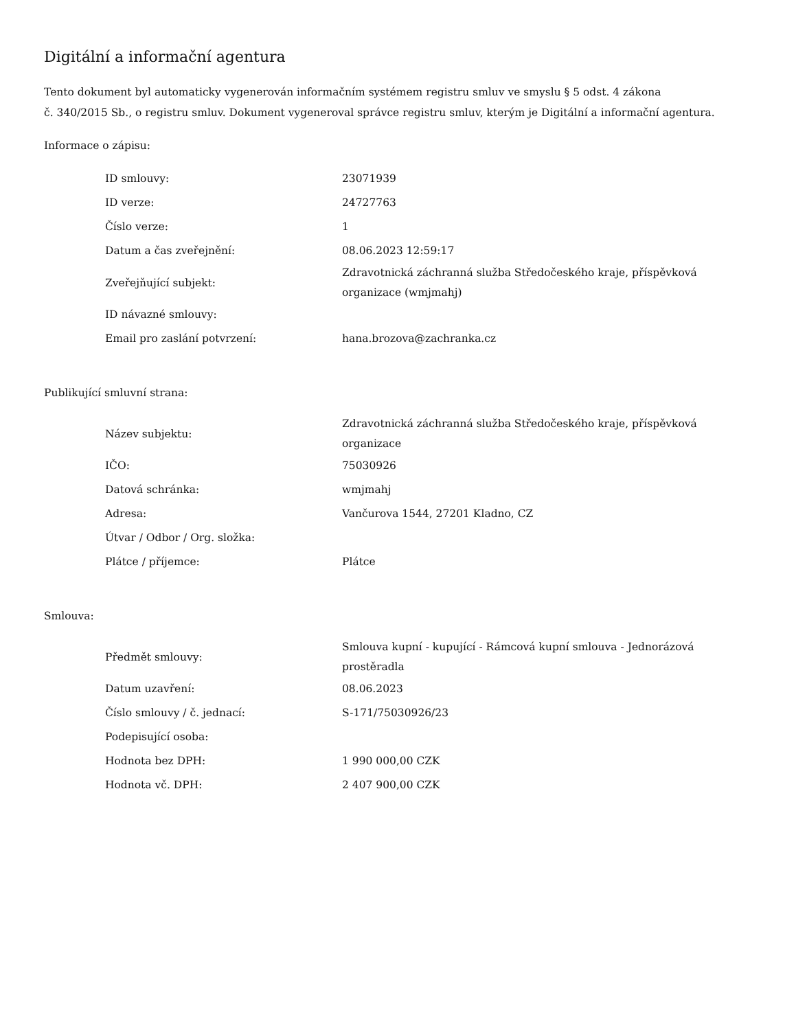Digitální a informační agentura
Tento dokument byl automaticky vygenerován informačním systémem registru smluv ve smyslu § 5 odst. 4 zákona
č. 340/2015 Sb., o registru smluv. Dokument vygeneroval správce registru smluv, kterým je Digitální a informační agentura.
Informace o zápisu:
| ID smlouvy: | 23071939 |
| ID verze: | 24727763 |
| Číslo verze: | 1 |
| Datum a čas zveřejnění: | 08.06.2023 12:59:17 |
| Zveřejňující subjekt: | Zdravotnická záchranná služba Středočeského kraje, příspěvková organizace (wmjmahj) |
| ID návazné smlouvy: | |
| Email pro zaslání potvrzení: | hana.brozova@zachranka.cz |
Publikující smluvní strana:
| Název subjektu: | Zdravotnická záchranná služba Středočeského kraje, příspěvková organizace |
| IČO: | 75030926 |
| Datová schránka: | wmjmahj |
| Adresa: | Vančurova 1544, 27201 Kladno, CZ |
| Útvar / Odbor / Org. složka: | |
| Plátce / příjemce: | Plátce |
Smlouva:
| Předmět smlouvy: | Smlouva kupní - kupující - Rámcová kupní smlouva - Jednorázová prostěradla |
| Datum uzavření: | 08.06.2023 |
| Číslo smlouvy / č. jednací: | S-171/75030926/23 |
| Podepisující osoba: | |
| Hodnota bez DPH: | 1 990 000,00 CZK |
| Hodnota vč. DPH: | 2 407 900,00 CZK |